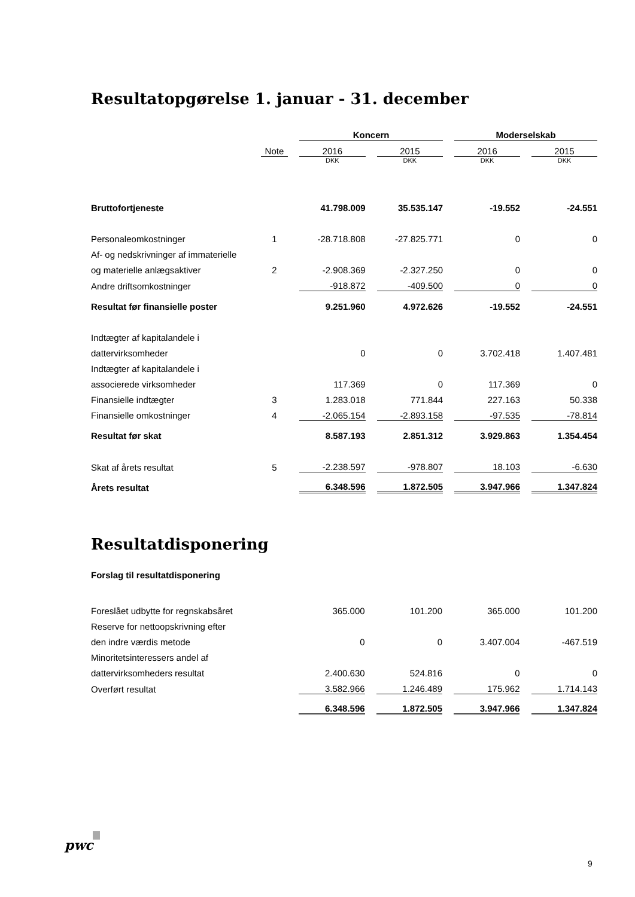Resultatopgørelse 1. januar - 31. december
| | | | | Koncern | | | | Moderselskab | | |
| | | Note | | 2016 | | 2015 | | 2016 | | 2015 |
| | | | | DKK | | DKK | | DKK | | DKK |
| Bruttofortjeneste | | | | 41.798.009 | | 35.535.147 | | -19.552 | | -24.551 |
| Personaleomkostninger | | 1 | | -28.718.808 | | -27.825.771 | | 0 | | 0 |
| Af- og nedskrivninger af immaterielle | | | | | | | | | | |
| og materielle anlægsaktiver | | 2 | | -2.908.369 | | -2.327.250 | | 0 | | 0 |
| Andre driftsomkostninger | | | | -918.872 | | -409.500 | | 0 | | 0 |
| Resultat før finansielle poster | | | | 9.251.960 | | 4.972.626 | | -19.552 | | -24.551 |
| Indtægter af kapitalandele i | | | | | | | | | | |
| dattervirksomheder | | | | 0 | | 0 | | 3.702.418 | | 1.407.481 |
| Indtægter af kapitalandele i | | | | | | | | | | |
| associerede virksomheder | | | | 117.369 | | 0 | | 117.369 | | 0 |
| Finansielle indtægter | | 3 | | 1.283.018 | | 771.844 | | 227.163 | | 50.338 |
| Finansielle omkostninger | | 4 | | -2.065.154 | | -2.893.158 | | -97.535 | | -78.814 |
| Resultat før skat | | | | 8.587.193 | | 2.851.312 | | 3.929.863 | | 1.354.454 |
| Skat af årets resultat | | 5 | | -2.238.597 | | -978.807 | | 18.103 | | -6.630 |
| Årets resultat | | | | 6.348.596 | | 1.872.505 | | 3.947.966 | | 1.347.824 |
Resultatdisponering
Forslag til resultatdisponering
| Foreslået udbytte for regnskabsåret | | | | 365.000 | | 101.200 | | 365.000 | | 101.200 |
| Reserve for nettoopskrivning efter | | | | | | | | | | |
| den indre værdis metode | | | | 0 | | 0 | | 3.407.004 | | -467.519 |
| Minoritetsinteressers andel af | | | | | | | | | | |
| dattervirksomheders resultat | | | | 2.400.630 | | 524.816 | | 0 | | 0 |
| Overført resultat | | | | 3.582.966 | | 1.246.489 | | 175.962 | | 1.714.143 |
| | | | | 6.348.596 | | 1.872.505 | | 3.947.966 | | 1.347.824 |
pwc
9